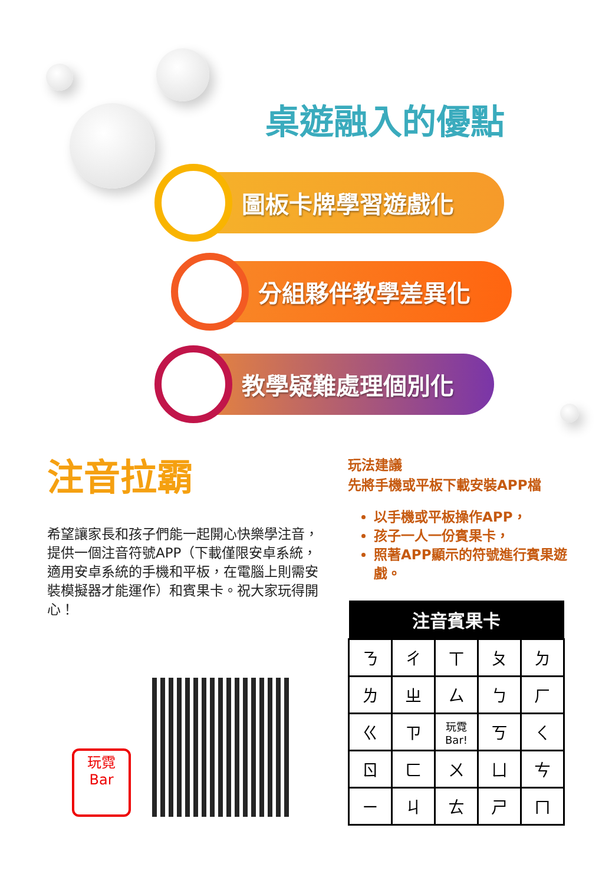桌遊融入的優點
圖板卡牌學習遊戲化
分組夥伴教學差異化
教學疑難處理個別化
注音拉霸
希望讓家長和孩子們能一起開心快樂學注音，提供一個注音符號APP（下載僅限安卓系統，適用安卓系統的手機和平板，在電腦上則需安裝模擬器才能運作）和賓果卡。祝大家玩得開心！
玩霓
Bar
玩法建議
先將手機或平板下載安裝APP檔
以手機或平板操作APP，
孩子一人一份賓果卡，
照著APP顯示的符號進行賓果遊戲。
| 注音賓果卡 | | | | |
| --- | --- | --- | --- | --- |
| ㄋ | ㄔ | ㄒ | ㄆ | ㄉ |
| ㄌ | ㄓ | ㄙ | ㄅ | ㄏ |
| ㄍ | ㄗ | 玩霓 Bar! | ㄎ | ㄑ |
| ㄖ | ㄈ | ㄨ | ㄩ | ㄘ |
| ㄧ | ㄐ | ㄊ | ㄕ | ㄇ |